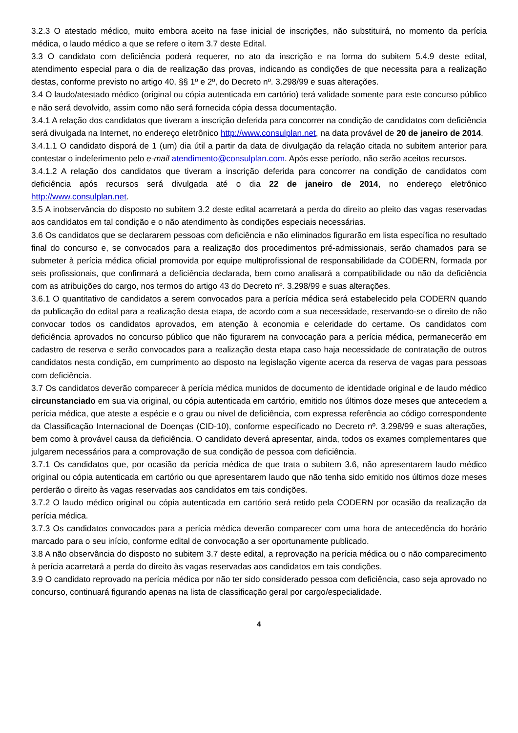3.2.3 O atestado médico, muito embora aceito na fase inicial de inscrições, não substituirá, no momento da perícia médica, o laudo médico a que se refere o item 3.7 deste Edital.
3.3 O candidato com deficiência poderá requerer, no ato da inscrição e na forma do subitem 5.4.9 deste edital, atendimento especial para o dia de realização das provas, indicando as condições de que necessita para a realização destas, conforme previsto no artigo 40, §§ 1º e 2º, do Decreto nº. 3.298/99 e suas alterações.
3.4 O laudo/atestado médico (original ou cópia autenticada em cartório) terá validade somente para este concurso público e não será devolvido, assim como não será fornecida cópia dessa documentação.
3.4.1 A relação dos candidatos que tiveram a inscrição deferida para concorrer na condição de candidatos com deficiência será divulgada na Internet, no endereço eletrônico http://www.consulplan.net, na data provável de 20 de janeiro de 2014.
3.4.1.1 O candidato disporá de 1 (um) dia útil a partir da data de divulgação da relação citada no subitem anterior para contestar o indeferimento pelo e-mail atendimento@consulplan.com. Após esse período, não serão aceitos recursos.
3.4.1.2 A relação dos candidatos que tiveram a inscrição deferida para concorrer na condição de candidatos com deficiência após recursos será divulgada até o dia 22 de janeiro de 2014, no endereço eletrônico http://www.consulplan.net.
3.5 A inobservância do disposto no subitem 3.2 deste edital acarretará a perda do direito ao pleito das vagas reservadas aos candidatos em tal condição e o não atendimento às condições especiais necessárias.
3.6 Os candidatos que se declararem pessoas com deficiência e não eliminados figurarão em lista específica no resultado final do concurso e, se convocados para a realização dos procedimentos pré-admissionais, serão chamados para se submeter à perícia médica oficial promovida por equipe multiprofissional de responsabilidade da CODERN, formada por seis profissionais, que confirmará a deficiência declarada, bem como analisará a compatibilidade ou não da deficiência com as atribuições do cargo, nos termos do artigo 43 do Decreto nº. 3.298/99 e suas alterações.
3.6.1 O quantitativo de candidatos a serem convocados para a perícia médica será estabelecido pela CODERN quando da publicação do edital para a realização desta etapa, de acordo com a sua necessidade, reservando-se o direito de não convocar todos os candidatos aprovados, em atenção à economia e celeridade do certame. Os candidatos com deficiência aprovados no concurso público que não figurarem na convocação para a perícia médica, permanecerão em cadastro de reserva e serão convocados para a realização desta etapa caso haja necessidade de contratação de outros candidatos nesta condição, em cumprimento ao disposto na legislação vigente acerca da reserva de vagas para pessoas com deficiência.
3.7 Os candidatos deverão comparecer à perícia médica munidos de documento de identidade original e de laudo médico circunstanciado em sua via original, ou cópia autenticada em cartório, emitido nos últimos doze meses que antecedem a perícia médica, que ateste a espécie e o grau ou nível de deficiência, com expressa referência ao código correspondente da Classificação Internacional de Doenças (CID-10), conforme especificado no Decreto nº. 3.298/99 e suas alterações, bem como à provável causa da deficiência. O candidato deverá apresentar, ainda, todos os exames complementares que julgarem necessários para a comprovação de sua condição de pessoa com deficiência.
3.7.1 Os candidatos que, por ocasião da perícia médica de que trata o subitem 3.6, não apresentarem laudo médico original ou cópia autenticada em cartório ou que apresentarem laudo que não tenha sido emitido nos últimos doze meses perderão o direito às vagas reservadas aos candidatos em tais condições.
3.7.2 O laudo médico original ou cópia autenticada em cartório será retido pela CODERN por ocasião da realização da perícia médica.
3.7.3 Os candidatos convocados para a perícia médica deverão comparecer com uma hora de antecedência do horário marcado para o seu início, conforme edital de convocação a ser oportunamente publicado.
3.8 A não observância do disposto no subitem 3.7 deste edital, a reprovação na perícia médica ou o não comparecimento à perícia acarretará a perda do direito às vagas reservadas aos candidatos em tais condições.
3.9 O candidato reprovado na perícia médica por não ter sido considerado pessoa com deficiência, caso seja aprovado no concurso, continuará figurando apenas na lista de classificação geral por cargo/especialidade.
4